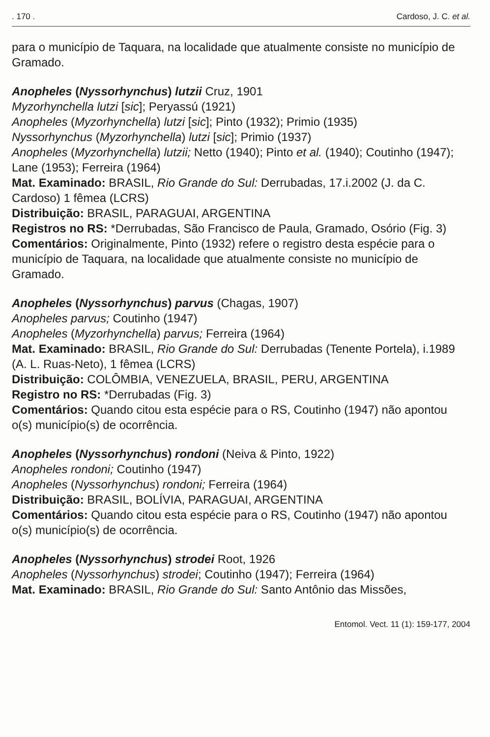. 170 . Cardoso, J. C. et al.
para o município de Taquara, na localidade que atualmente consiste no município de Gramado.
Anopheles (Nyssorhynchus) lutzii Cruz, 1901
Myzorhynchella lutzi [sic]; Peryassú (1921)
Anopheles (Myzorhynchella) lutzi [sic]; Pinto (1932); Primio (1935)
Nyssorhynchus (Myzorhynchella) lutzi [sic]; Primio (1937)
Anopheles (Myzorhynchella) lutzii; Netto (1940); Pinto et al. (1940); Coutinho (1947); Lane (1953); Ferreira (1964)
Mat. Examinado: BRASIL, Rio Grande do Sul: Derrubadas, 17.i.2002 (J. da C. Cardoso) 1 fêmea (LCRS)
Distribuição: BRASIL, PARAGUAI, ARGENTINA
Registros no RS: *Derrubadas, São Francisco de Paula, Gramado, Osório (Fig. 3)
Comentários: Originalmente, Pinto (1932) refere o registro desta espécie para o município de Taquara, na localidade que atualmente consiste no município de Gramado.
Anopheles (Nyssorhynchus) parvus (Chagas, 1907)
Anopheles parvus; Coutinho (1947)
Anopheles (Myzorhynchella) parvus; Ferreira (1964)
Mat. Examinado: BRASIL, Rio Grande do Sul: Derrubadas (Tenente Portela), i.1989 (A. L. Ruas-Neto), 1 fêmea (LCRS)
Distribuição: COLÔMBIA, VENEZUELA, BRASIL, PERU, ARGENTINA
Registro no RS: *Derrubadas (Fig. 3)
Comentários: Quando citou esta espécie para o RS, Coutinho (1947) não apontou o(s) município(s) de ocorrência.
Anopheles (Nyssorhynchus) rondoni (Neiva & Pinto, 1922)
Anopheles rondoni; Coutinho (1947)
Anopheles (Nyssorhynchus) rondoni; Ferreira (1964)
Distribuição: BRASIL, BOLÍVIA, PARAGUAI, ARGENTINA
Comentários: Quando citou esta espécie para o RS, Coutinho (1947) não apontou o(s) município(s) de ocorrência.
Anopheles (Nyssorhynchus) strodei Root, 1926
Anopheles (Nyssorhynchus) strodei; Coutinho (1947); Ferreira (1964)
Mat. Examinado: BRASIL, Rio Grande do Sul: Santo Antônio das Missões,
Entomol. Vect. 11 (1): 159-177, 2004